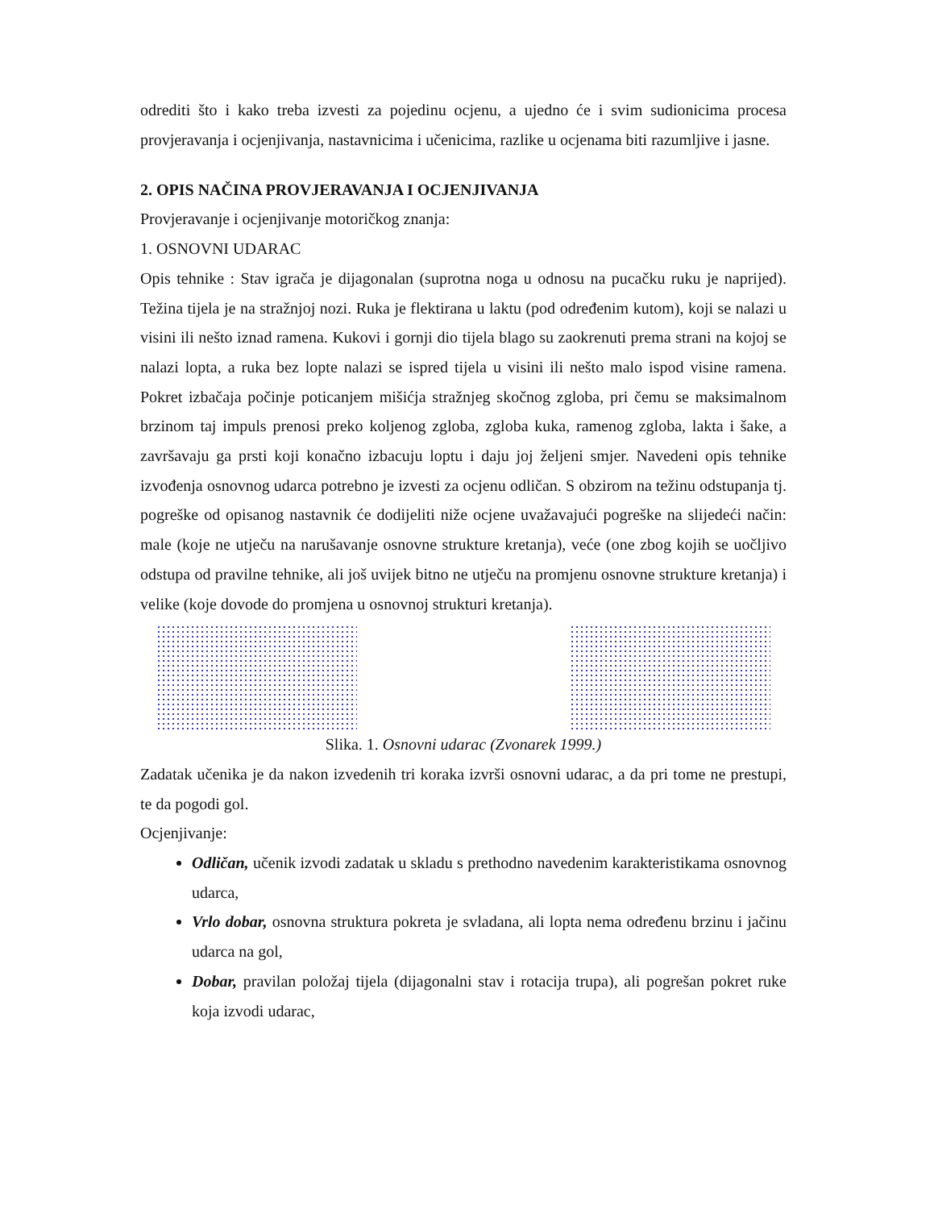odrediti što i kako treba izvesti za pojedinu ocjenu, a ujedno će i svim sudionicima procesa provjeravanja i ocjenjivanja, nastavnicima i učenicima, razlike u ocjenama biti razumljive i jasne.
2. OPIS NAČINA PROVJERAVANJA I OCJENJIVANJA
Provjeravanje i ocjenjivanje motoričkog znanja:
1. OSNOVNI UDARAC
Opis tehnike : Stav igrača je dijagonalan (suprotna noga u odnosu na pucačku ruku je naprijed). Težina tijela je na stražnjoj nozi. Ruka je flektirana u laktu (pod određenim kutom), koji se nalazi u visini ili nešto iznad ramena. Kukovi i gornji dio tijela blago su zaokrenuti prema strani na kojoj se nalazi lopta, a ruka bez lopte nalazi se ispred tijela u visini ili nešto malo ispod visine ramena. Pokret izbačaja počinje poticanjem mišićja stražnjeg skočnog zgloba, pri čemu se maksimalnom brzinom taj impuls prenosi preko koljenog zgloba, zgloba kuka, ramenog zgloba, lakta i šake, a završavaju ga prsti koji konačno izbacuju loptu i daju joj željeni smjer. Navedeni opis tehnike izvođenja osnovnog udarca potrebno je izvesti za ocjenu odličan. S obzirom na težinu odstupanja tj. pogreške od opisanog nastavnik će dodijeliti niže ocjene uvažavajući pogreške na slijedeći način: male (koje ne utječu na narušavanje osnovne strukture kretanja), veće (one zbog kojih se uočljivo odstupa od pravilne tehnike, ali još uvijek bitno ne utječu na promjenu osnovne strukture kretanja) i velike (koje dovode do promjena u osnovnoj strukturi kretanja).
Slika. 1. Osnovni udarac (Zvonarek 1999.)
Zadatak učenika je da nakon izvedenih tri koraka izvrši osnovni udarac, a da pri tome ne prestupi, te da pogodi gol.
Ocjenjivanje:
Odličan, učenik izvodi zadatak u skladu s prethodno navedenim karakteristikama osnovnog udarca,
Vrlo dobar, osnovna struktura pokreta je svladana, ali lopta nema određenu brzinu i jačinu udarca na gol,
Dobar, pravilan položaj tijela (dijagonalni stav i rotacija trupa), ali pogrešan pokret ruke koja izvodi udarac,